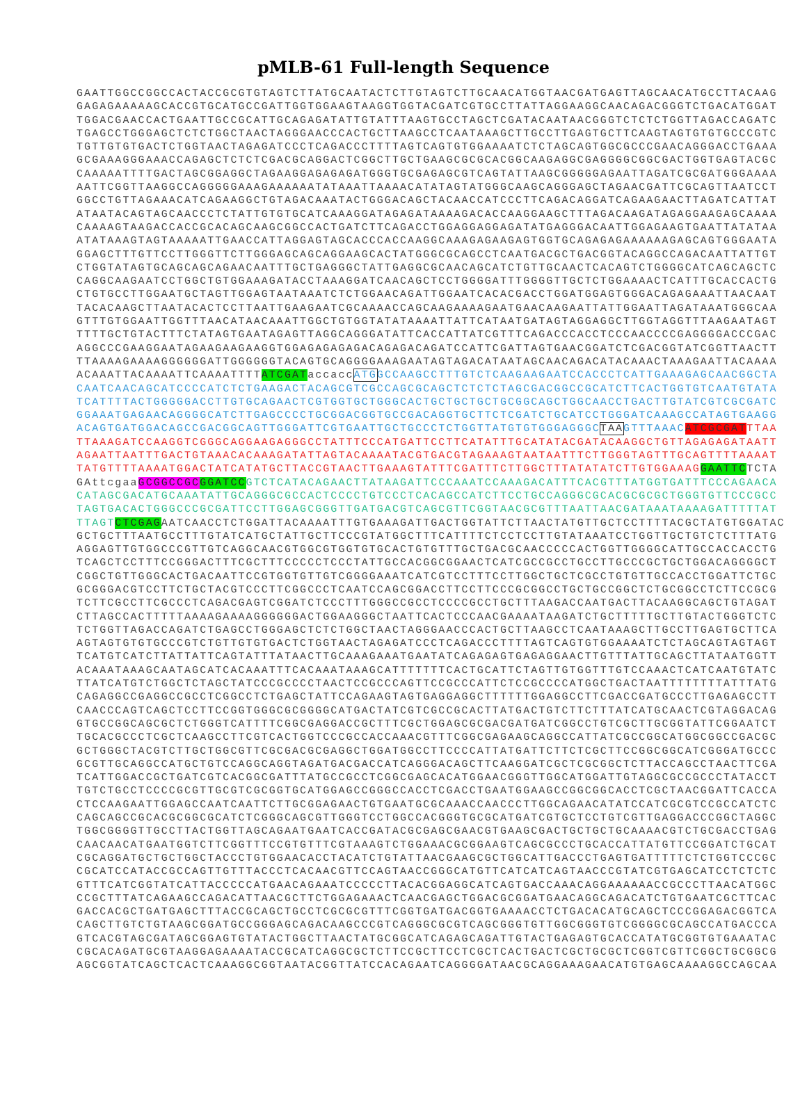pMLB-61 Full-length Sequence
GAATTGGCCGGCCACTACCGCGTGTAGTCTTATGCAATACTCTTGTAGTCTTGCAACATGGTAACGATGAGTTAGCAACATGCCTTACAAG GAGAGAAAAAGCACCGTGCATGCCGATTGGTGGAAGTAAGGTGGTACGATCGTGCCTTATTAGGAAGGCAACAGACGGGTCTGACATGGAT TGGACGAACCACTGAATTGCCGCATTGCAGAGATATTGTATTTAAGTGCCTAGCTCGATACAATAACGGGTCTCTCTGGTTAGACCAGATC TGAGCCTGGGAGCTCTCTGGCTAACTAGGGAACCCACTGCTTAAGCCTCAATAAAGCTTGCCTTGAGTGCTTCAAGTAGTGTGTGCCCGTC TGTTGTGTGACTCTGGTAACTAGAGATCCCTCAGACCCTTTTAGTCAGTGTGGAAAATCTCTAGCAGTGGCGCCCGAACAGGGACCTGAAA GCGAAAGGGAAACCAGAGCTCTCTCGACGCAGGACTCGGCTTGCTGAAGCGCGCACGGCAAGAGGCGAGGGGCGGCGACTGGTGAGTACGC CAAAAATTTTGACTAGCGGAGGCTAGAAGGAGAGAGATGGGTGCGAGAGCGTCAGTATTAAGCGGGGGAGAATTAGATCGCGATGGGAAAA AATTCGGTTAAGGCCAGGGGGAAAGAAAAAATATAAATTAAAACATATAGTATGGGCAAGCAGGGAGCTAGAACGATTCGCAGTTAATCCT GGCCTGTTAGAAACATCAGAAGGCTGTAGACAAATACTGGGACAGCTACAACCATCCCTTCAGACAGGATCAGAAGAACTTAGATCATTAT ATAATACAGTAGCAACCCTCTATTGTGTGCATCAAAGGATAGAGATAAAAGACACCAAGGAAGCTTTAGACAAGATAGAGGAAGAGCAAAA CAAAAGTAAGACCACCGCACAGCAAGCGGCCACTGATCTTCAGACCTGGAGGAGGAGATATGAGGGACAATTGGAGAAGTGAATTATATAA ATATAAAGTAGTAAAAATTGAACCATTAGGAGTAGCACCCACCAAGGCAAAGAGAAGAGTGGTGCAGAGAGAAAAAAGAGCAGTGGGAATA GGAGCTTTGTTCCTTGGGTTCTTGGGAGCAGCAGGAAGCACTATGGGCGCAGCCTCAATGACGCTGACGGTACAGGCCAGACAATTATTGT CTGGTATAGTGCAGCAGCAGAACAATTTGCTGAGGGCTATTGAGGCGCAACAGCATCTGTTGCAACTCACAGTCTGGGGCATCAGCAGCTC CAGGCAAGAATCCTGGCTGTGGAAAGATACCTAAAGGATCAACAGCTCCTGGGGATTTGGGGTTGCTCTGGAAAACTCATTTGCACCACTG CTGTGCCTTGGAATGCTAGTTGGAGTAATAAATCTCTGGAACAGATTGGAATCACACGACCTGGATGGAGTGGGACAGAGAAATTAACAAT TACACAAGCTTAATACACTCCTTAATTGAAGAATCGCAAAACCAGCAAGAAAAGAATGAACAAGAATTATTGGAATTAGATAAATGGGCAA GTTTGTGGAATTGGTTTAACATAACAAATTGGCTGTGGTATATAAAATTATTCATAATGATAGTAGGAGGCTTGGTAGGTTTAAGAATAGT TTTTGCTGTACTTTCTATAGTGAATAGAGTTAGGCAGGGATATTCACCATTATCGTTTCAGACCCACCTCCCAACCCCGAGGGGACCCGAC AGGCCCGAAGGAATAGAAGAAGAAGGTGGAGAGAGAGACAGAGACAGATCCATTCGATTAGTGAACGGATCTCGACGGTATCGGTTAACTT TTAAAAGAAAAGGGGGGATTGGGGGGTACAGTGCAGGGGAAAGAATAGTAGACATAATAGCAACAGACATACAAACTAAAGAATTACAAAA ACAAATTACAAAATTCAAAATTTTATCGATaccaccATG GCCAAGCCTTTGTCTCAAGAAGAATCCACCCTCATTGAAAGAGCAACGGCTA CAATCAACAGCATCCCCATCTCTGAAGACTACAGCGTCGCCAGCGCAGCTCTCTCTAGCGACGGCCGCATCTTCACTGGTGTCAATGTATA TCATTTTACTGGGGGACCTTGTGCAGAACTCGTGGTGCTGGGCACTGCTGCTGCTGCGGCAGCTGGCAACCTGACTTGTATCGTCGCGATC GGAAATGAGAACAGGGGCATCTTGAGCCCCTGCGGACGGTGCCGACAGGTGCTTCTCGATCTGCATCCTGGGATCAAAGCCATAGTGAAGG ACAGTGATGGACAGCCGACGGCAGTTGGGATTCGTGAATTGCTGCCCTCTGGTTATGTGTGGGAGGGC TAA GTTTAAAC ATCGCGAT TTAA TTAAAGATCCAAGGTCGGGCAGGAAGAGGGCCTATTTCCCATGATTCCTTCATATTTGCATATACGATACAAGGCTGTTAGAGAGATAATT AGAATTAATTTGACTGTAAACACAAAGATATTAGTACAAAATACGTGACGTAGAAAGTAATAATTTCTTGGGTAGTTTGCAGTTTTAAAAT TATGTTTTAAAATGGACTATCATATGCTTACCGTAACTTGAAAGTATTTCGATTTCTTGGCTTTATATATCTTGTGGAAAG GAATTCTCTA GAttcgaaGCGGCCGC GGATCC GTCTCATACAGAACTTATAAGATTCCCAAATCCAAAGACATTTCACGTTTATGGTGATTTCCCAGAACA CATAGCGACATGCAAATATTGCAGGGCGCCACTCCCCTGTCCCTCACAGCCATCTTCCTGCCAGGGCGCACGCGCGCTGGGTGTTCCCGCC TAGTGACACTGGGCCCGCGATTCCTTGGAGCGGGTTGATGACGTCAGCGTTCGGTAACGCGTTTAATTAACGATAAATAAAAGATTTTTAT TTAGT CTCGAGAATCAACCTCTGGATTACAAAATTTGTGAAAGATTGACTGGTATTCTTAACTATGTTGCTCCTTTTACGCTATGTGGATAC GCTGCTTTAATGCCTTTGTATCATGCTATTGCTTCCCGTATGGCTTTCATTTTCTCCTCCTTGTATAAATCCTGGTTGCTGTCTCTTTATG AGGAGTTGTGGCCCGTTGTCAGGCAACGTGGCGTGGTGTGCACTGTGTTTGCTGACGCAACCCCCACTGGTTGGGGCATTGCCACCACCTG TCAGCTCCTTTCCGGGACTTTCGCTTTCCCCCTCCCTATTGCCACGGCGGAACTCATCGCCGCCTGCCTTGCCCGCTGCTGGACAGGGGCT CGGCTGTTGGGCACTGACAATTCCGTGGTGTTGTCGGGGAAATCATCGTCCTTTCCTTGGCTGCTCGCCTGTGTTGCCACCTGGATTCTGC GCGGGACGTCCTTCTGCTACGTCCCTTCGGCCCTCAATCCAGCGGACCTTCCTTCCCGCGGCCTGCTGCCGGCTCTGCGGCCTCTTCCGCG TCTTCGCCTTCGCCCTCAGACGAGTCGGATCTCCCTTTGGGCCGCCTCCCCGCCTGCTTTAAGACCAATGACTTACAAGGCAGCTGTAGAT CTTAGCCACTTTTTAAAAGAAAAGGGGGGACTGGAAGGGCTAATTCACTCCCAACGAAAATAAGATCTGCTTTTTGCTTGTACTGGGTCTC TCTGGTTAGACCAGATCTGAGCCTGGGAGCTCTCTGGCTAACTAGGGAACCCACTGCTTAAGCCTCAATAAAGCTTGCCTTGAGTGCTTCA AGTAGTGTGTGCCCGTCTGTTGTGTGACTCTGGTAACTAGAGATCCCTCAGACCCTTTTAGTCAGTGTGGAAAATCTCTAGCAGTAGTAGT TCATGTCATCTTATTATTCAGTATTTATAACTTGCAAAGAAATGAATATCAGAGAGTGAGAGGAACTTGTTTATTGCAGCTTATAATGGTT ACAAATAAAGCAATAGCATCACAAATTTCACAAATAAAGCATTTTTTTCACTGCATTCTAGTTGTGGTTTGTCCAAACTCATCAATGTATC TTATCATGTCTGGCTCTAGCTATCCCGCCCCTAACTCCGCCCAGTTCCGCCCATTCTCCGCCCCATGGCTGACTAATTTTTTTTATTTATG CAGAGGCCGAGGCCGCCTCGGCCTCTGAGCTATTCCAGAAGTAGTGAGGAGGCTTTTTTGGAGGCCTTCGACCGATGCCCTTGAGAGCCTT CAACCCAGTCAGCTCCTTCCGGTGGGCGCGGGGCATGACTATCGTCGCCGCACTTATGACTGTCTTCTTTATCATGCAACTCGTAGGACAG GTGCCGGCAGCGCTCTGGGTCATTTTCGGCGAGGACCGCTTTCGCTGGAGCGCGACGATGATCGGCCTGTCGCTTGCGGTATTCGGAATCT TGCACGCCCTCGCTCAAGCCTTCGTCACTGGTCCCGCCACCAAACGTTTCGGCGAGAAGCAGGCCATTATCGCCGGCATGGCGGCCGACGC GCTGGGCTACGTCTTGCTGGCGTTCGCGACGCGAGGCTGGATGGCCTTCCCCATTATGATTCTTCTCGCTTCCGGCGGCATCGGGATGCCC GCGTTGCAGGCCATGCTGTCCAGGCAGGTAGATGACGACCATCAGGGACAGCTTCAAGGATCGCTCGCGGCTCTTACCAGCCTAACTTCGA TCATTGGACCGCTGATCGTCACGGCGATTTATGCCGCCTCGGCGAGCACATGGAACGGGTTGGCATGGATTGTAGGCGCCGCCCTATACCT TGTCTGCCTCCCCGCGTTGCGTCGCGGTGCATGGAGCCGGGCCACCTCGACCTGAATGGAAGCCGGCGGCACCTCGCTAACGGATTCACCA CTCCAAGAATTGGAGCCAATCAATTCTTGCGGAGAACTGTGAATGCGCAAACCAACCCTTGGCAGAACATATCCATCGCGTCCGCCATCTC CAGCAGCCGCACGCGGCGCATCTCGGGCAGCGTTGGGTCCTGGCCACGGGTGCGCATGATCGTGCTCCTGTCGTTGAGGACCCGGCTAGGC TGGCGGGGTTGCCTTACTGGTTAGCAGAATGAATCACCGATACGCGAGCGAACGTGAAGCGACTGCTGCTGCAAAACGTCTGCGACCTGAG CAACAACATGAATGGTCTTCGGTTTCCGTGTTTCGTAAAGTCTGGAAACGCGGAAGTCAGCGCCCTGCACCATTATGTTCCGGATCTGCAT CGCAGGATGCTGCTGGCTACCCTGTGGAACACCTACATCTGTATTAACGAAGCGCTGGCATTGACCCTGAGTGATTTTTCTCTGGTCCCGC CGCATCCATACCGCCAGTTGTTTACCCTCACAACGTTCCAGTAACCGGGCATGTTCATCATCAGTAACCCGTATCGTGAGCATCCTCTCTC GTTTCATCGGTATCATTACCCCCATGAACAGAAATCCCCCTTACACGGAGGCATCAGTGACCAAACAGGAAAAAACCGCCCTTAACATGGC CCGCTTTATCAGAAGCCAGACATTAACGCTTCTGGAGAAACTCAACGAGCTGGACGCGGATGAACAGGCAGACATCTGTGAATCGCTTCAC GACCACGCTGATGAGCTTTACCGCAGCTGCCTCGCGCGTTTCGGTGATGACGGTGAAAACCTCTGACACATGCAGCTCCCGGAGACGGTCA CAGCTTGTCTGTAAGCGGATGCCGGGAGCAGACAAGCCCGTCAGGGCGCGTCAGCGGGTGTTGGCGGGTGTCGGGGCGCAGCCATGACCCA GTCACGTAGCGATAGCGGAGTGTATACTGGCTTAACTATGCGGCATCAGAGCAGATTGTACTGAGAGTGCACCATATGCGGTGTGAAATAC CGCACAGATGCGTAAGGAGAAAATACCGCATCAGGCGCTCTTCCGCTTCCTCGCTCACTGACTCGCTGCGCTCGGTCGTTCGGCTGCGGCG AGCGGTATCAGCTCACTCAAAGGCGGTAATACGGTTATCCACAGAATCAGGGGATAACGCAGGAAAGAACATGTGAGCAAAAGGCCAGCAA